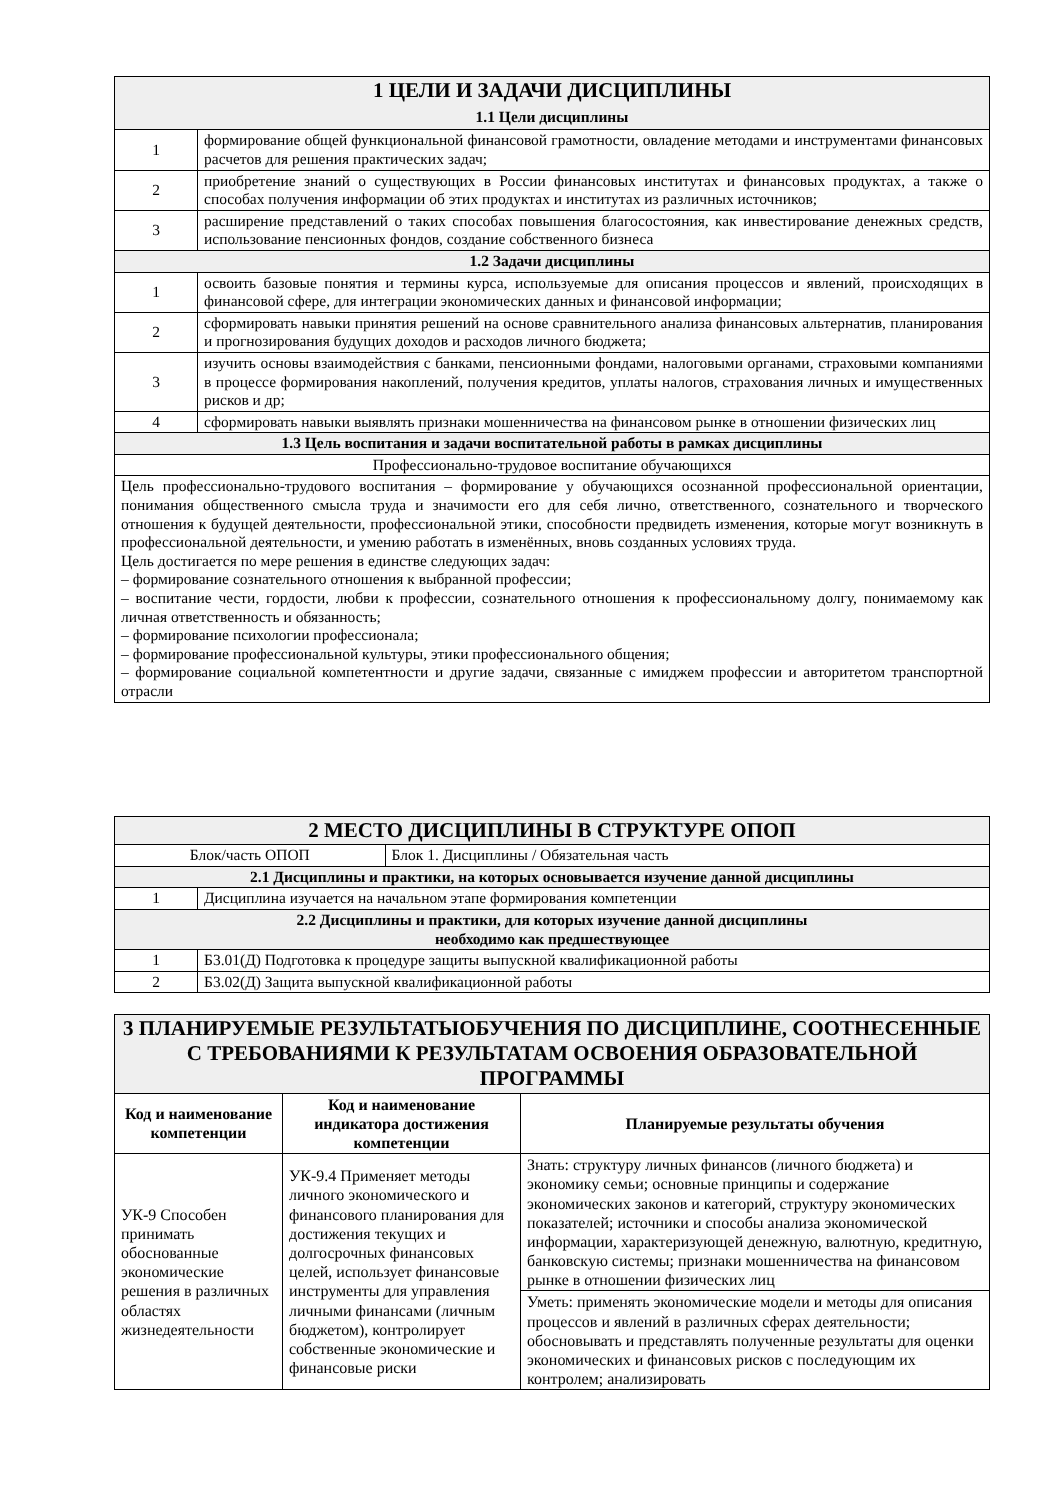| 1 ЦЕЛИ И ЗАДАЧИ ДИСЦИПЛИНЫ 1.1 Цели дисциплины | |
| --- | --- |
| 1 | формирование общей функциональной финансовой грамотности, овладение методами и инструментами финансовых расчетов для решения практических задач; |
| 2 | приобретение знаний о существующих в России финансовых институтах и финансовых продуктах, а также о способах получения информации об этих продуктах и институтах из различных источников; |
| 3 | расширение представлений о таких способах повышения благосостояния, как инвестирование денежных средств, использование пенсионных фондов, создание собственного бизнеса |
| 1.2 Задачи дисциплины | |
| 1 | освоить базовые понятия и термины курса, используемые для описания процессов и явлений, происходящих в финансовой сфере, для интеграции экономических данных и финансовой информации; |
| 2 | сформировать навыки принятия решений на основе сравнительного анализа финансовых альтернатив, планирования и прогнозирования будущих доходов и расходов личного бюджета; |
| 3 | изучить основы взаимодействия с банками, пенсионными фондами, налоговыми органами, страховыми компаниями в процессе формирования накоплений, получения кредитов, уплаты налогов, страхования личных и имущественных рисков и др; |
| 4 | сформировать навыки выявлять признаки мошенничества на финансовом рынке в отношении физических лиц |
| 1.3 Цель воспитания и задачи воспитательной работы в рамках дисциплины | |
| Профессионально-трудовое воспитание обучающихся | |
| Цель профессионально-трудового воспитания – формирование у обучающихся осознанной профессиональной ориентации, понимания общественного смысла труда и значимости его для себя лично, ответственного, сознательного и творческого отношения к будущей деятельности, профессиональной этики, способности предвидеть изменения, которые могут возникнуть в профессиональной деятельности, и умению работать в изменённых, вновь созданных условиях труда. Цель достигается по мере решения в единстве следующих задач: – формирование сознательного отношения к выбранной профессии; – воспитание чести, гордости, любви к профессии, сознательного отношения к профессиональному долгу, понимаемому как личная ответственность и обязанность; – формирование психологии профессионала; – формирование профессиональной культуры, этики профессионального общения; – формирование социальной компетентности и другие задачи, связанные с имиджем профессии и авторитетом транспортной отрасли | |
| 2 МЕСТО ДИСЦИПЛИНЫ В СТРУКТУРЕ ОПОП | | |
| --- | --- | --- |
| Блок/часть ОПОП | | Блок 1. Дисциплины / Обязательная часть |
| 2.1 Дисциплины и практики, на которых основывается изучение данной дисциплины | | |
| 1 | Дисциплина изучается на начальном этапе формирования компетенции | |
| 2.2 Дисциплины и практики, для которых изучение данной дисциплины необходимо как предшествующее | | |
| 1 | Б3.01(Д) Подготовка к процедуре защиты выпускной квалификационной работы | |
| 2 | Б3.02(Д) Защита выпускной квалификационной работы | |
| 3 ПЛАНИРУЕМЫЕ РЕЗУЛЬТАТЫОБУЧЕНИЯ ПО ДИСЦИПЛИНЕ, СООТНЕСЕННЫЕ С ТРЕБОВАНИЯМИ К РЕЗУЛЬТАТАМ ОСВОЕНИЯ ОБРАЗОВАТЕЛЬНОЙ ПРОГРАММЫ | | |
| --- | --- | --- |
| Код и наименование компетенции | Код и наименование индикатора достижения компетенции | Планируемые результаты обучения |
| УК-9 Способен принимать обоснованные экономические решения в различных областях жизнедеятельности | УК-9.4 Применяет методы личного экономического и финансового планирования для достижения текущих и долгосрочных финансовых целей, использует финансовые инструменты для управления личными финансами (личным бюджетом), контролирует собственные экономические и финансовые риски | Знать: структуру личных финансов (личного бюджета) и экономику семьи; основные принципы и содержание экономических законов и категорий, структуру экономических показателей; источники и способы анализа экономической информации, характеризующей денежную, валютную, кредитную, банковскую системы; признаки мошенничества на финансовом рынке в отношении физических лиц |
| | | Уметь: применять экономические модели и методы для описания процессов и явлений в различных сферах деятельности; обосновывать и представлять полученные результаты для оценки экономических и финансовых рисков с последующим их контролем; анализировать |